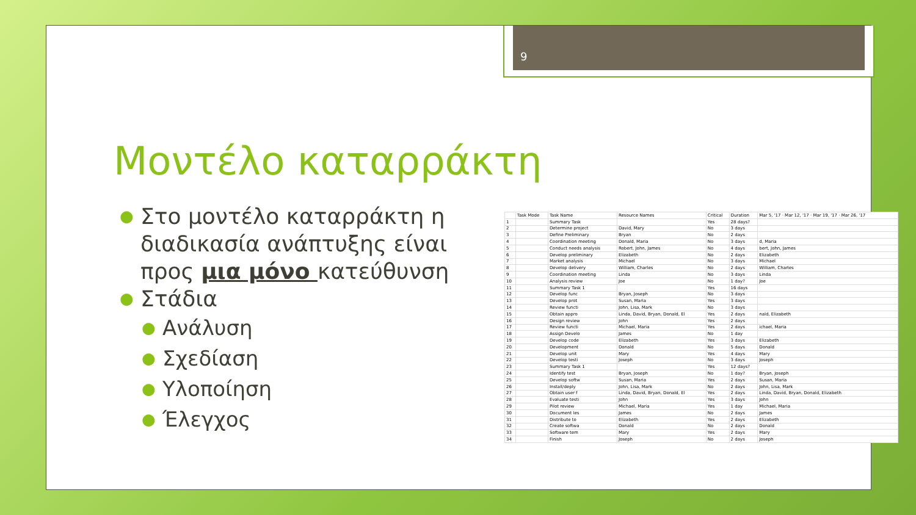9
Μοντέλο καταρράκτη
● Στο μοντέλο καταρράκτη η διαδικασία ανάπτυξης είναι προς μια μόνο κατεύθυνση
● Στάδια
● Ανάλυση
● Σχεδίαση
● Υλοποίηση
● Έλεγχος
| | Task Mode | Task Name | Resource Names | Critical | Duration | Mar 5, '17 · Mar 12, '17 · Mar 19, '17 · Mar 26, '17 |
| --- | --- | --- | --- | --- | --- | --- |
| 1 | | Summary Task | | Yes | 28 days? | |
| 2 | | Determine project | David, Mary | No | 3 days | |
| 3 | | Define Preliminary | Bryan | No | 2 days | |
| 4 | | Coordination meeting | Donald, Maria | No | 3 days | d, Maria |
| 5 | | Conduct needs analysis | Robert, John, James | No | 4 days | bert, John, James |
| 6 | | Develop preliminary | Elizabeth | No | 2 days | Elizabeth |
| 7 | | Market analysis | Michael | No | 3 days | Michael |
| 8 | | Develop delivery | William, Charles | No | 2 days | William, Charles |
| 9 | | Coordination meeting | Linda | No | 3 days | Linda |
| 10 | | Analysis review | Joe | No | 1 day? | Joe |
| 11 | | Summary Task 1 | | Yes | 16 days | |
| 12 | | Develop func | Bryan, Joseph | No | 3 days | |
| 13 | | Develop prot | Susan, Maria | Yes | 3 days | |
| 14 | | Review functi | John, Lisa, Mark | No | 3 days | |
| 15 | | Obtain appro | Linda, David, Bryan, Donald, El | Yes | 2 days | nald, Elizabeth |
| 16 | | Design review | John | Yes | 2 days | |
| 17 | | Review functi | Michael, Maria | Yes | 2 days | ichael, Maria |
| 18 | | Assign Develo | James | No | 1 day | |
| 19 | | Develop code | Elizabeth | Yes | 3 days | Elizabeth |
| 20 | | Development | Donald | No | 5 days | Donald |
| 21 | | Develop unit | Mary | Yes | 4 days | Mary |
| 22 | | Develop testi | Joseph | No | 3 days | Joseph |
| 23 | | Summary Task 1 | | Yes | 12 days? | |
| 24 | | Identify test | Bryan, Joseph | No | 1 day? | Bryan, Joseph |
| 25 | | Develop softw | Susan, Maria | Yes | 2 days | Susan, Maria |
| 26 | | Install/deply | John, Lisa, Mark | No | 2 days | John, Lisa, Mark |
| 27 | | Obtain user f | Linda, David, Bryan, Donald, El | Yes | 2 days | Linda, David, Bryan, Donald, Elizabeth |
| 28 | | Evaluate testi | John | Yes | 3 days | John |
| 29 | | Pilot review | Michael, Maria | Yes | 1 day | Michael, Maria |
| 30 | | Document les | James | No | 2 days | James |
| 31 | | Distribute to | Elizabeth | Yes | 2 days | Elizabeth |
| 32 | | Create softwa | Donald | No | 2 days | Donald |
| 33 | | Software tem | Mary | Yes | 2 days | Mary |
| 34 | | Finish | Joseph | No | 2 days | Joseph |